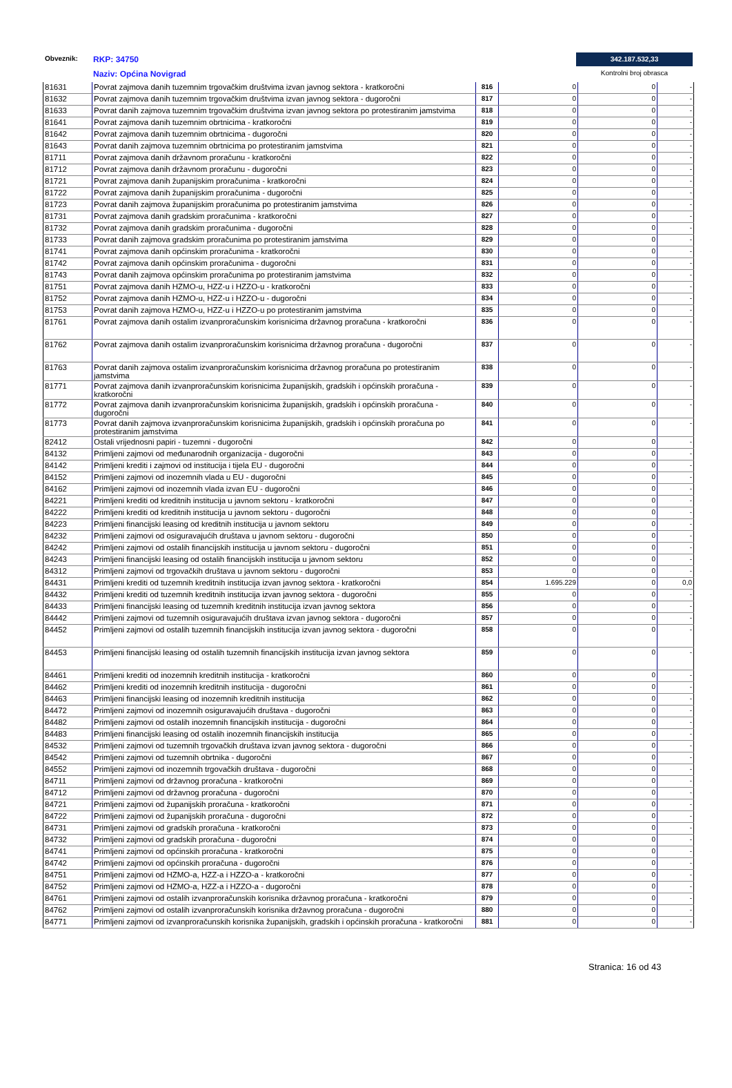Obveznik: RKP: 34750
Naziv: Općina Novigrad
342.187.532,33
Kontrolni broj obrasca
| 81631 | Povrat zajmova danih tuzemnim trgovačkim društvima izvan javnog sektora - kratkoročni | 816 | 0 | 0 | - |
| 81632 | Povrat zajmova danih tuzemnim trgovačkim društvima izvan javnog sektora - dugoročni | 817 | 0 | 0 | - |
| 81633 | Povrat danih zajmova tuzemnim trgovačkim društvima izvan javnog sektora po protestiranim jamstvima | 818 | 0 | 0 | - |
| 81641 | Povrat zajmova danih tuzemnim obrtnicima - kratkoročni | 819 | 0 | 0 | - |
| 81642 | Povrat zajmova danih tuzemnim obrtnicima - dugoročni | 820 | 0 | 0 | - |
| 81643 | Povrat danih zajmova tuzemnim obrtnicima po protestiranim jamstvima | 821 | 0 | 0 | - |
| 81711 | Povrat zajmova danih državnom proračunu - kratkoročni | 822 | 0 | 0 | - |
| 81712 | Povrat zajmova danih državnom proračunu - dugoročni | 823 | 0 | 0 | - |
| 81721 | Povrat zajmova danih županijskim proračunima - kratkoročni | 824 | 0 | 0 | - |
| 81722 | Povrat zajmova danih županijskim proračunima - dugoročni | 825 | 0 | 0 | - |
| 81723 | Povrat danih zajmova županijskim proračunima po protestiranim jamstvima | 826 | 0 | 0 | - |
| 81731 | Povrat zajmova danih gradskim proračunima - kratkoročni | 827 | 0 | 0 | - |
| 81732 | Povrat zajmova danih gradskim proračunima - dugoročni | 828 | 0 | 0 | - |
| 81733 | Povrat danih zajmova gradskim proračunima po protestiranim jamstvima | 829 | 0 | 0 | - |
| 81741 | Povrat zajmova danih općinskim proračunima - kratkoročni | 830 | 0 | 0 | - |
| 81742 | Povrat zajmova danih općinskim proračunima - dugoročni | 831 | 0 | 0 | - |
| 81743 | Povrat danih zajmova općinskim proračunima po protestiranim jamstvima | 832 | 0 | 0 | - |
| 81751 | Povrat zajmova danih HZMO-u, HZZ-u i HZZO-u - kratkoročni | 833 | 0 | 0 | - |
| 81752 | Povrat zajmova danih HZMO-u, HZZ-u i HZZO-u - dugoročni | 834 | 0 | 0 | - |
| 81753 | Povrat danih zajmova HZMO-u, HZZ-u i HZZO-u po protestiranim jamstvima | 835 | 0 | 0 | - |
| 81761 | Povrat zajmova danih ostalim izvanproračunskim korisnicima državnog proračuna - kratkoročni | 836 | 0 | 0 | - |
| 81762 | Povrat zajmova danih ostalim izvanproračunskim korisnicima državnog proračuna - dugoročni | 837 | 0 | 0 | - |
| 81763 | Povrat danih zajmova ostalim izvanproračunskim korisnicima državnog proračuna po protestiranim jamstvima | 838 | 0 | 0 | - |
| 81771 | Povrat zajmova danih izvanproračunskim korisnicima županijskih, gradskih i općinskih proračuna - kratkoročni | 839 | 0 | 0 | - |
| 81772 | Povrat zajmova danih izvanproračunskim korisnicima županijskih, gradskih i općinskih proračuna - dugoročni | 840 | 0 | 0 | - |
| 81773 | Povrat danih zajmova izvanproračunskim korisnicima županijskih, gradskih i općinskih proračuna po protestiranim jamstvima | 841 | 0 | 0 | - |
| 82412 | Ostali vrijednosni papiri - tuzemni - dugoročni | 842 | 0 | 0 | - |
| 84132 | Primljeni zajmovi od međunarodnih organizacija - dugoročni | 843 | 0 | 0 | - |
| 84142 | Primljeni krediti i zajmovi od institucija i tijela EU - dugoročni | 844 | 0 | 0 | - |
| 84152 | Primljeni zajmovi od inozemnih vlada u EU - dugoročni | 845 | 0 | 0 | - |
| 84162 | Primljeni zajmovi od inozemnih vlada izvan EU - dugoročni | 846 | 0 | 0 | - |
| 84221 | Primljeni krediti od kreditnih institucija u javnom sektoru - kratkoročni | 847 | 0 | 0 | - |
| 84222 | Primljeni krediti od kreditnih institucija u javnom sektoru - dugoročni | 848 | 0 | 0 | - |
| 84223 | Primljeni financijski leasing od kreditnih institucija u javnom sektoru | 849 | 0 | 0 | - |
| 84232 | Primljeni zajmovi od osiguravajućih društava u javnom sektoru - dugoročni | 850 | 0 | 0 | - |
| 84242 | Primljeni zajmovi od ostalih financijskih institucija u javnom sektoru - dugoročni | 851 | 0 | 0 | - |
| 84243 | Primljeni financijski leasing od ostalih financijskih institucija u javnom sektoru | 852 | 0 | 0 | - |
| 84312 | Primljeni zajmovi od trgovačkih društava u javnom sektoru - dugoročni | 853 | 0 | 0 | - |
| 84431 | Primljeni krediti od tuzemnih kreditnih institucija izvan javnog sektora - kratkoročni | 854 | 1.695.229 | 0 | 0,0 |
| 84432 | Primljeni krediti od tuzemnih kreditnih institucija izvan javnog sektora - dugoročni | 855 | 0 | 0 | - |
| 84433 | Primljeni financijski leasing od tuzemnih kreditnih institucija izvan javnog sektora | 856 | 0 | 0 | - |
| 84442 | Primljeni zajmovi od tuzemnih osiguravajućih društava izvan javnog sektora - dugoročni | 857 | 0 | 0 | - |
| 84452 | Primljeni zajmovi od ostalih tuzemnih financijskih institucija izvan javnog sektora - dugoročni | 858 | 0 | 0 | - |
| 84453 | Primljeni financijski leasing od ostalih tuzemnih financijskih institucija izvan javnog sektora | 859 | 0 | 0 | - |
| 84461 | Primljeni krediti od inozemnih kreditnih institucija - kratkoročni | 860 | 0 | 0 | - |
| 84462 | Primljeni krediti od inozemnih kreditnih institucija - dugoročni | 861 | 0 | 0 | - |
| 84463 | Primljeni financijski leasing od inozemnih kreditnih institucija | 862 | 0 | 0 | - |
| 84472 | Primljeni zajmovi od inozemnih osiguravajućih društava - dugoročni | 863 | 0 | 0 | - |
| 84482 | Primljeni zajmovi od ostalih inozemnih financijskih institucija - dugoročni | 864 | 0 | 0 | - |
| 84483 | Primljeni financijski leasing od ostalih inozemnih financijskih institucija | 865 | 0 | 0 | - |
| 84532 | Primljeni zajmovi od tuzemnih trgovačkih društava izvan javnog sektora - dugoročni | 866 | 0 | 0 | - |
| 84542 | Primljeni zajmovi od tuzemnih obrtnika - dugoročni | 867 | 0 | 0 | - |
| 84552 | Primljeni zajmovi od inozemnih trgovačkih društava - dugoročni | 868 | 0 | 0 | - |
| 84711 | Primljeni zajmovi od državnog proračuna - kratkoročni | 869 | 0 | 0 | - |
| 84712 | Primljeni zajmovi od državnog proračuna - dugoročni | 870 | 0 | 0 | - |
| 84721 | Primljeni zajmovi od županijskih proračuna - kratkoročni | 871 | 0 | 0 | - |
| 84722 | Primljeni zajmovi od županijskih proračuna - dugoročni | 872 | 0 | 0 | - |
| 84731 | Primljeni zajmovi od gradskih proračuna - kratkoročni | 873 | 0 | 0 | - |
| 84732 | Primljeni zajmovi od gradskih proračuna - dugoročni | 874 | 0 | 0 | - |
| 84741 | Primljeni zajmovi od općinskih proračuna - kratkoročni | 875 | 0 | 0 | - |
| 84742 | Primljeni zajmovi od općinskih proračuna - dugoročni | 876 | 0 | 0 | - |
| 84751 | Primljeni zajmovi od HZMO-a, HZZ-a i HZZO-a - kratkoročni | 877 | 0 | 0 | - |
| 84752 | Primljeni zajmovi od HZMO-a, HZZ-a i HZZO-a - dugoročni | 878 | 0 | 0 | - |
| 84761 | Primljeni zajmovi od ostalih izvanproračunskih korisnika državnog proračuna - kratkoročni | 879 | 0 | 0 | - |
| 84762 | Primljeni zajmovi od ostalih izvanproračunskih korisnika državnog proračuna - dugoročni | 880 | 0 | 0 | - |
| 84771 | Primljeni zajmovi od izvanproračunskih korisnika županijskih, gradskih i općinskih proračuna - kratkoročni | 881 | 0 | 0 | - |
Stranica: 16 od 43